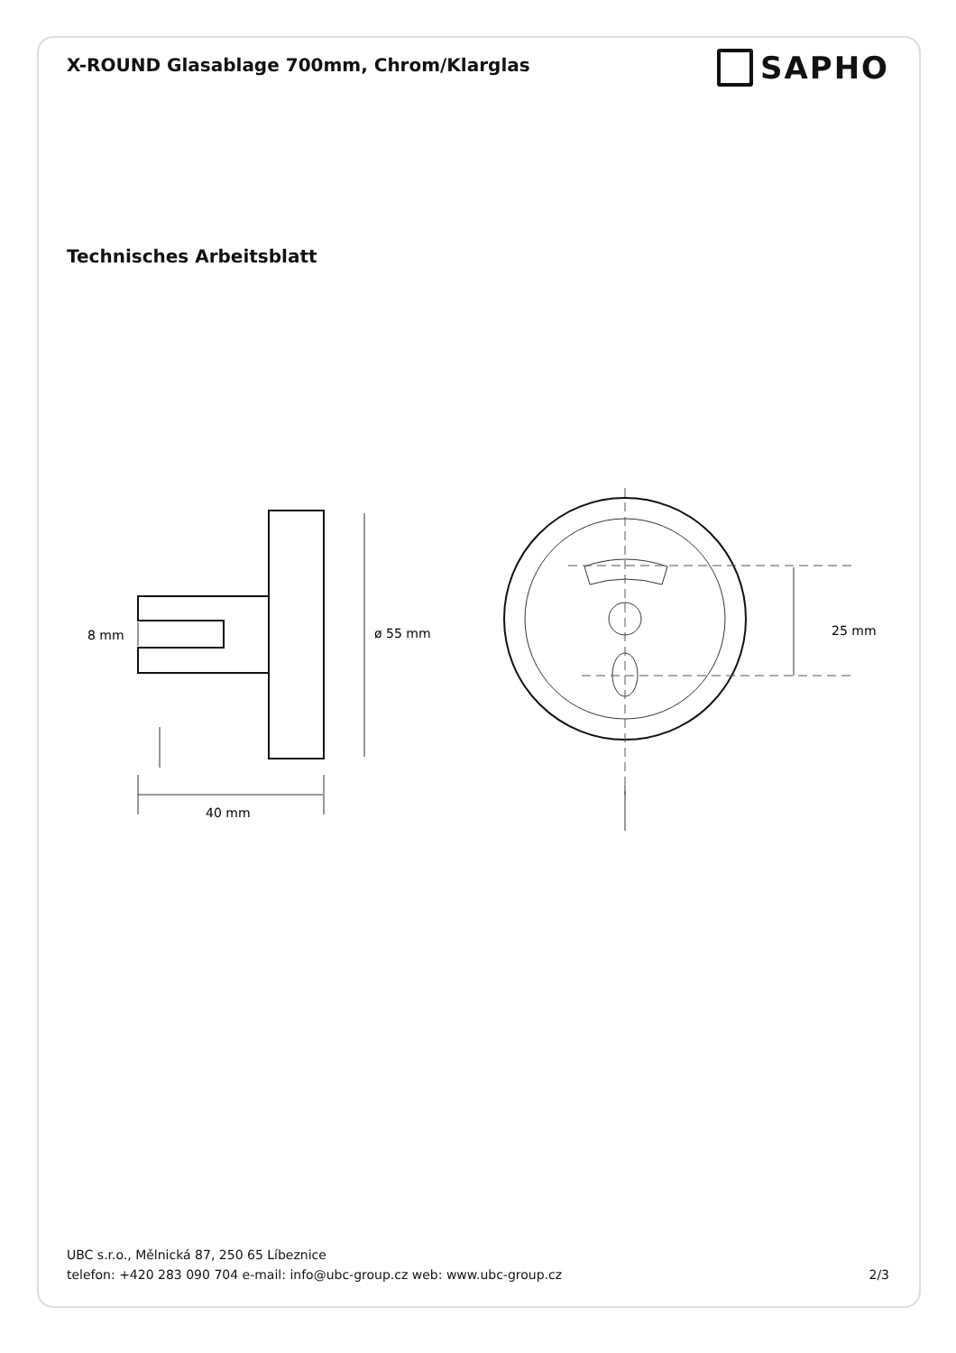X-ROUND Glasablage 700mm, Chrom/Klarglas
SAPHO
Technisches Arbeitsblatt
8 mm
ø 55 mm
40 mm
25 mm
UBC s.r.o., Mělnická 87, 250 65 Líbeznice
telefon: +420 283 090 704 e-mail: info@ubc-group.cz web: www.ubc-group.cz
2/3